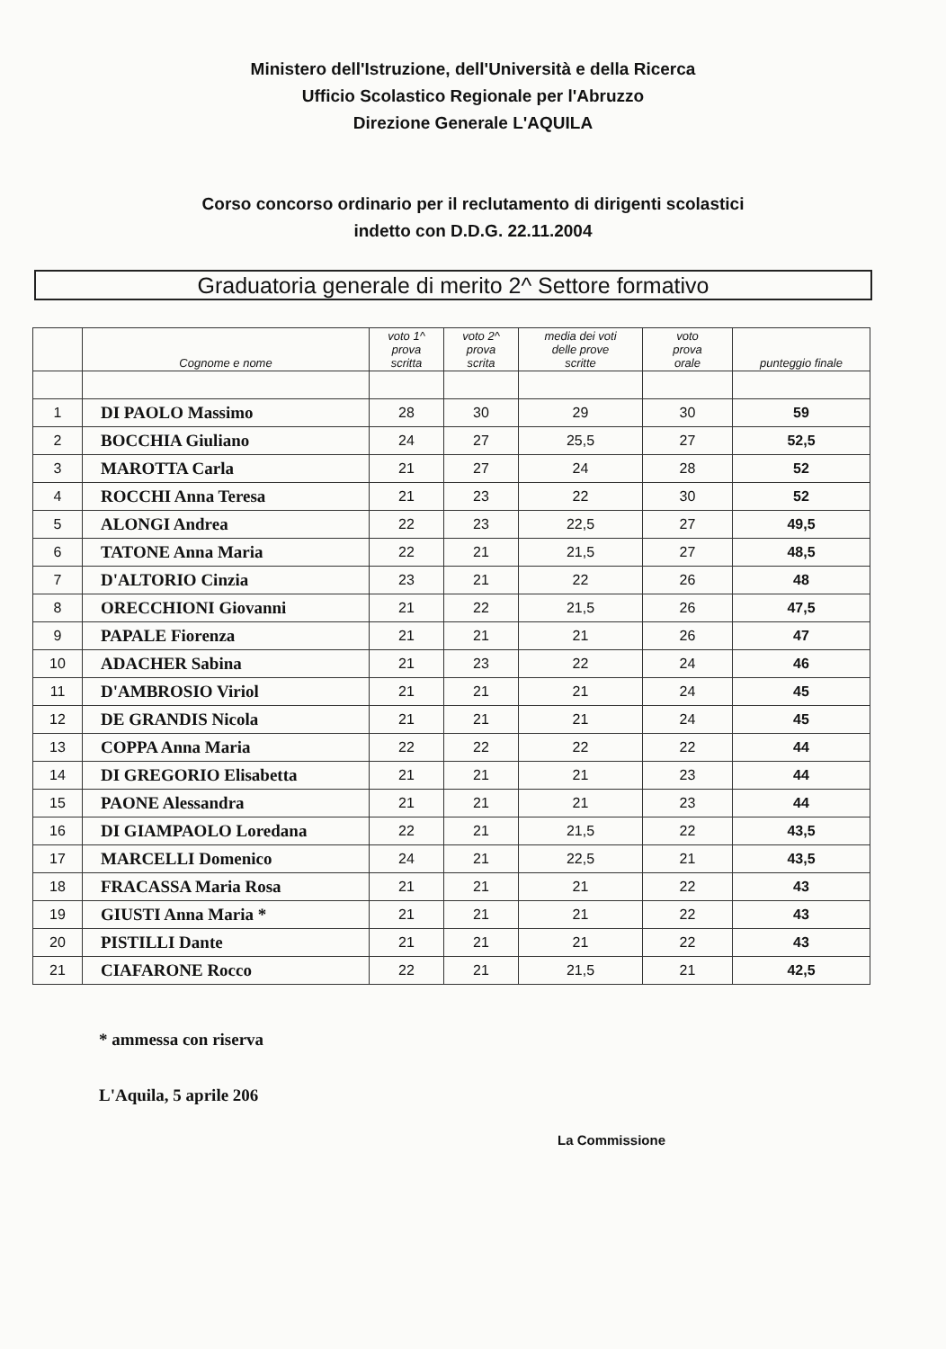Ministero dell'Istruzione, dell'Università e della Ricerca
Ufficio Scolastico Regionale per l'Abruzzo
Direzione Generale L'AQUILA
Corso concorso ordinario per il reclutamento di dirigenti scolastici
indetto con D.D.G. 22.11.2004
Graduatoria generale di merito 2^ Settore formativo
| | Cognome e nome | voto 1^ prova scritta | voto 2^ prova scrita | media dei voti delle prove scritte | voto prova orale | punteggio finale |
| --- | --- | --- | --- | --- | --- | --- |
| 1 | DI PAOLO Massimo | 28 | 30 | 29 | 30 | 59 |
| 2 | BOCCHIA Giuliano | 24 | 27 | 25,5 | 27 | 52,5 |
| 3 | MAROTTA Carla | 21 | 27 | 24 | 28 | 52 |
| 4 | ROCCHI Anna Teresa | 21 | 23 | 22 | 30 | 52 |
| 5 | ALONGI Andrea | 22 | 23 | 22,5 | 27 | 49,5 |
| 6 | TATONE Anna Maria | 22 | 21 | 21,5 | 27 | 48,5 |
| 7 | D'ALTORIO Cinzia | 23 | 21 | 22 | 26 | 48 |
| 8 | ORECCHIONI Giovanni | 21 | 22 | 21,5 | 26 | 47,5 |
| 9 | PAPALE Fiorenza | 21 | 21 | 21 | 26 | 47 |
| 10 | ADACHER Sabina | 21 | 23 | 22 | 24 | 46 |
| 11 | D'AMBROSIO Viriol | 21 | 21 | 21 | 24 | 45 |
| 12 | DE GRANDIS Nicola | 21 | 21 | 21 | 24 | 45 |
| 13 | COPPA Anna Maria | 22 | 22 | 22 | 22 | 44 |
| 14 | DI GREGORIO Elisabetta | 21 | 21 | 21 | 23 | 44 |
| 15 | PAONE Alessandra | 21 | 21 | 21 | 23 | 44 |
| 16 | DI GIAMPAOLO Loredana | 22 | 21 | 21,5 | 22 | 43,5 |
| 17 | MARCELLI Domenico | 24 | 21 | 22,5 | 21 | 43,5 |
| 18 | FRACASSA Maria Rosa | 21 | 21 | 21 | 22 | 43 |
| 19 | GIUSTI Anna Maria * | 21 | 21 | 21 | 22 | 43 |
| 20 | PISTILLI Dante | 21 | 21 | 21 | 22 | 43 |
| 21 | CIAFARONE Rocco | 22 | 21 | 21,5 | 21 | 42,5 |
* ammessa con riserva
L'Aquila, 5 aprile 206
La Commissione